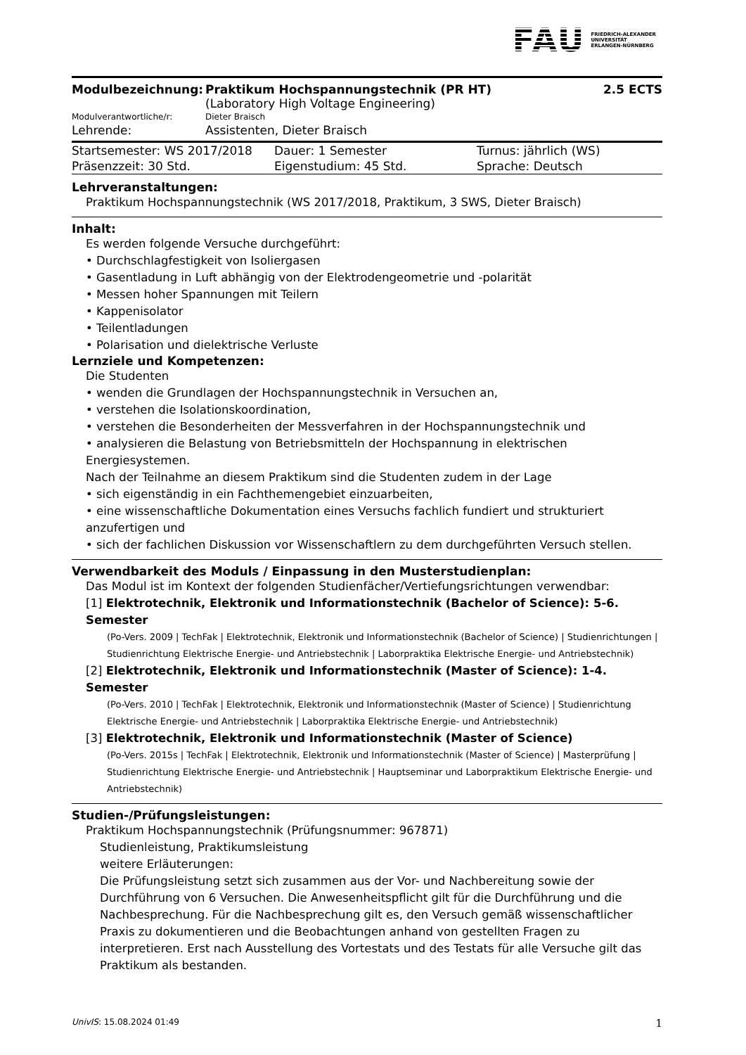FAU FRIEDRICH-ALEXANDER
UNIVERSITÄT
ERLANGEN-NÜRNBERG
| Modulbezeichnung: | Praktikum Hochspannungstechnik (PR HT) (Laboratory High Voltage Engineering) | 2.5 ECTS |
| Modulverantwortliche/r: | Dieter Braisch | |
| Lehrende: | Assistenten, Dieter Braisch | |
| Startsemester: WS 2017/2018 | Dauer: 1 Semester | Turnus: jährlich (WS) |
| Präsenzzeit: 30 Std. | Eigenstudium: 45 Std. | Sprache: Deutsch |
Lehrveranstaltungen:
Praktikum Hochspannungstechnik (WS 2017/2018, Praktikum, 3 SWS, Dieter Braisch)
Inhalt:
Es werden folgende Versuche durchgeführt:
• Durchschlagfestigkeit von Isoliergasen
• Gasentladung in Luft abhängig von der Elektrodengeometrie und -polarität
• Messen hoher Spannungen mit Teilern
• Kappenisolator
• Teilentladungen
• Polarisation und dielektrische Verluste
Lernziele und Kompetenzen:
Die Studenten
• wenden die Grundlagen der Hochspannungstechnik in Versuchen an,
• verstehen die Isolationskoordination,
• verstehen die Besonderheiten der Messverfahren in der Hochspannungstechnik und
• analysieren die Belastung von Betriebsmitteln der Hochspannung in elektrischen Energiesystemen.
Nach der Teilnahme an diesem Praktikum sind die Studenten zudem in der Lage
• sich eigenständig in ein Fachthemengebiet einzuarbeiten,
• eine wissenschaftliche Dokumentation eines Versuchs fachlich fundiert und strukturiert anzufertigen und
• sich der fachlichen Diskussion vor Wissenschaftlern zu dem durchgeführten Versuch stellen.
Verwendbarkeit des Moduls / Einpassung in den Musterstudienplan:
Das Modul ist im Kontext der folgenden Studienfächer/Vertiefungsrichtungen verwendbar:
[1] Elektrotechnik, Elektronik und Informationstechnik (Bachelor of Science): 5-6. Semester
(Po-Vers. 2009 | TechFak | Elektrotechnik, Elektronik und Informationstechnik (Bachelor of Science) | Studienrichtungen | Studienrichtung Elektrische Energie- und Antriebstechnik | Laborpraktika Elektrische Energie- und Antriebstechnik)
[2] Elektrotechnik, Elektronik und Informationstechnik (Master of Science): 1-4. Semester
(Po-Vers. 2010 | TechFak | Elektrotechnik, Elektronik und Informationstechnik (Master of Science) | Studienrichtung Elektrische Energie- und Antriebstechnik | Laborpraktika Elektrische Energie- und Antriebstechnik)
[3] Elektrotechnik, Elektronik und Informationstechnik (Master of Science)
(Po-Vers. 2015s | TechFak | Elektrotechnik, Elektronik und Informationstechnik (Master of Science) | Masterprüfung | Studienrichtung Elektrische Energie- und Antriebstechnik | Hauptseminar und Laborpraktikum Elektrische Energie- und Antriebstechnik)
Studien-/Prüfungsleistungen:
Praktikum Hochspannungstechnik (Prüfungsnummer: 967871)
Studienleistung, Praktikumsleistung
weitere Erläuterungen:
Die Prüfungsleistung setzt sich zusammen aus der Vor- und Nachbereitung sowie der Durchführung von 6 Versuchen. Die Anwesenheitspflicht gilt für die Durchführung und die Nachbesprechung. Für die Nachbesprechung gilt es, den Versuch gemäß wissenschaftlicher Praxis zu dokumentieren und die Beobachtungen anhand von gestellten Fragen zu interpretieren. Erst nach Ausstellung des Vortestats und des Testats für alle Versuche gilt das Praktikum als bestanden.
UnivIS: 15.08.2024 01:49 1